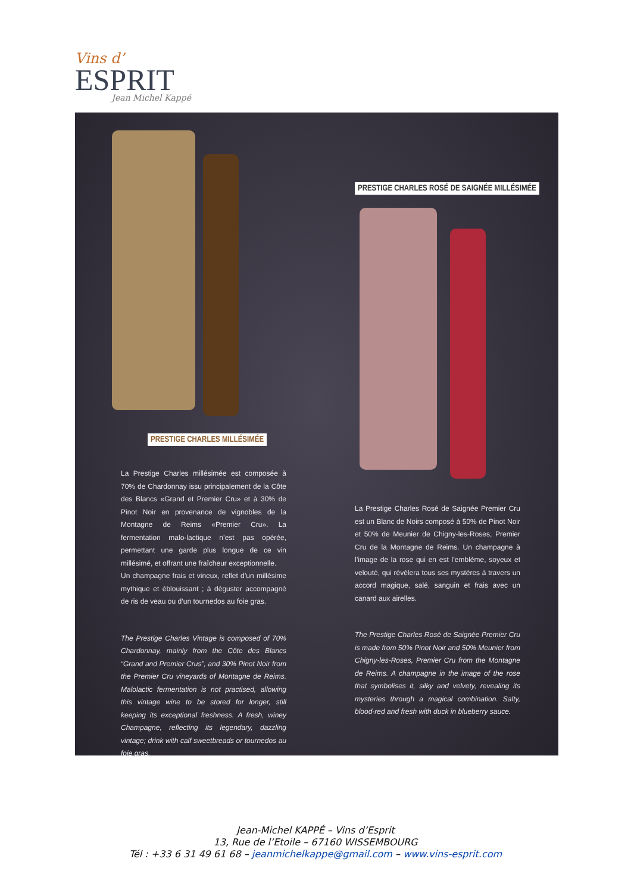Vins d’
ESPRIT
Jean Michel Kappé
PRESTIGE CHARLES MILLÉSIMÉE
PRESTIGE CHARLES ROSÉ DE SAIGNÉE MILLÉSIMÉE
La Prestige Charles millésimée est composée à 70% de Chardonnay issu principalement de la Côte des Blancs «Grand et Premier Cru» et à 30% de Pinot Noir en provenance de vignobles de la Montagne de Reims «Premier Cru». La fermentation malo-lactique n’est pas opérée, permettant une garde plus longue de ce vin millésimé, et offrant une fraîcheur exceptionnelle.
Un champagne frais et vineux, reflet d’un millésime mythique et éblouissant ; à déguster accompagné de ris de veau ou d’un tournedos au foie gras.
The Prestige Charles Vintage is composed of 70% Chardonnay, mainly from the Côte des Blancs “Grand and Premier Crus”, and 30% Pinot Noir from the Premier Cru vineyards of Montagne de Reims. Malolactic fermentation is not practised, allowing this vintage wine to be stored for longer, still keeping its exceptional freshness. A fresh, winey Champagne, reflecting its legendary, dazzling vintage; drink with calf sweetbreads or tournedos au foie gras.
La Prestige Charles Rosé de Saignée Premier Cru est un Blanc de Noirs composé à 50% de Pinot Noir et 50% de Meunier de Chigny-les-Roses, Premier Cru de la Montagne de Reims. Un champagne à l’image de la rose qui en est l’emblème, soyeux et velouté, qui révélera tous ses mystères à travers un accord magique, salé, sanguin et frais avec un canard aux airelles.
The Prestige Charles Rosé de Saignée Premier Cru is made from 50% Pinot Noir and 50% Meunier from Chigny-les-Roses, Premier Cru from the Montagne de Reims. A champagne in the image of the rose that symbolises it, silky and velvety, revealing its mysteries through a magical combination. Salty, blood-red and fresh with duck in blueberry sauce.
Jean-Michel KAPPÉ – Vins d’Esprit
13, Rue de l’Etoile – 67160 WISSEMBOURG
Tél : +33 6 31 49 61 68 – jeanmichelkappe@gmail.com – www.vins-esprit.com